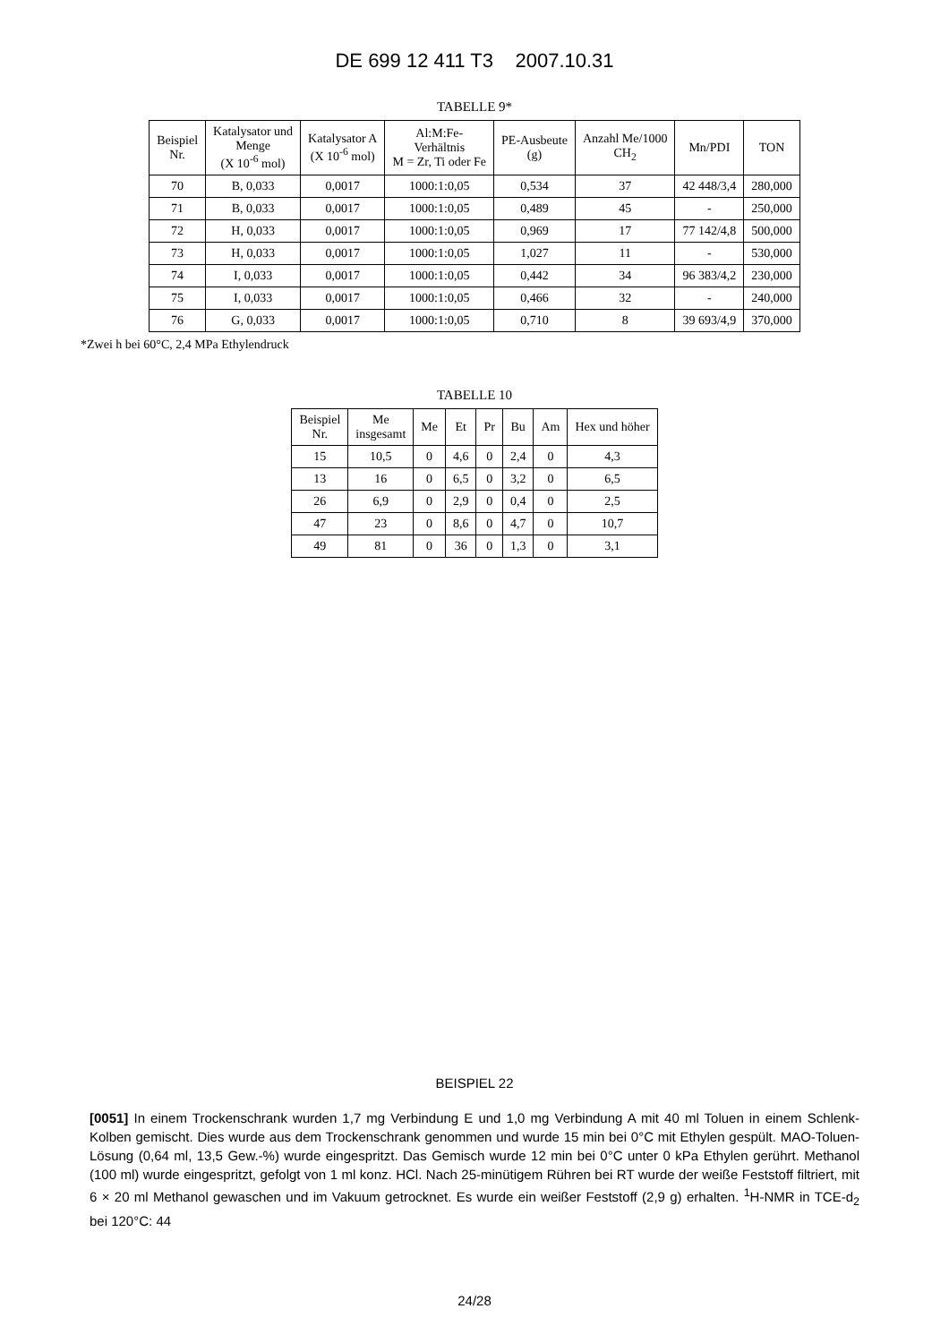DE 699 12 411 T3 2007.10.31
TABELLE 9*
| Beispiel Nr. | Katalysator und Menge (X 10<sup>-6</sup> mol) | Katalysator A (X 10<sup>-6</sup> mol) | Al:M:Fe- Verhältnis M = Zr, Ti oder Fe | PE-Ausbeute (g) | Anzahl Me/1000 CH<sub>2</sub> | Mn/PDI | TON |
| --- | --- | --- | --- | --- | --- | --- | --- |
| 70 | B, 0,033 | 0,0017 | 1000:1:0,05 | 0,534 | 37 | 42 448/3,4 | 280,000 |
| 71 | B, 0,033 | 0,0017 | 1000:1:0,05 | 0,489 | 45 | - | 250,000 |
| 72 | H, 0,033 | 0,0017 | 1000:1:0,05 | 0,969 | 17 | 77 142/4,8 | 500,000 |
| 73 | H, 0,033 | 0,0017 | 1000:1:0,05 | 1,027 | 11 | - | 530,000 |
| 74 | I, 0,033 | 0,0017 | 1000:1:0,05 | 0,442 | 34 | 96 383/4,2 | 230,000 |
| 75 | I, 0,033 | 0,0017 | 1000:1:0,05 | 0,466 | 32 | - | 240,000 |
| 76 | G, 0,033 | 0,0017 | 1000:1:0,05 | 0,710 | 8 | 39 693/4,9 | 370,000 |
*Zwei h bei 60°C, 2,4 MPa Ethylendruck
TABELLE 10
| Beispiel Nr. | Me insgesamt | Me | Et | Pr | Bu | Am | Hex und höher |
| --- | --- | --- | --- | --- | --- | --- | --- |
| 15 | 10,5 | 0 | 4,6 | 0 | 2,4 | 0 | 4,3 |
| 13 | 16 | 0 | 6,5 | 0 | 3,2 | 0 | 6,5 |
| 26 | 6,9 | 0 | 2,9 | 0 | 0,4 | 0 | 2,5 |
| 47 | 23 | 0 | 8,6 | 0 | 4,7 | 0 | 10,7 |
| 49 | 81 | 0 | 36 | 0 | 1,3 | 0 | 3,1 |
BEISPIEL 22
[0051] In einem Trockenschrank wurden 1,7 mg Verbindung E und 1,0 mg Verbindung A mit 40 ml Toluen in einem Schlenk-Kolben gemischt. Dies wurde aus dem Trockenschrank genommen und wurde 15 min bei 0°C mit Ethylen gespült. MAO-Toluen-Lösung (0,64 ml, 13,5 Gew.-%) wurde eingespritzt. Das Gemisch wurde 12 min bei 0°C unter 0 kPa Ethylen gerührt. Methanol (100 ml) wurde eingespritzt, gefolgt von 1 ml konz. HCl. Nach 25-minütigem Rühren bei RT wurde der weiße Feststoff filtriert, mit 6 × 20 ml Methanol gewaschen und im Vakuum getrocknet. Es wurde ein weißer Feststoff (2,9 g) erhalten. <sup>1</sup>H-NMR in TCE-d<sub>2</sub> bei 120°C: 44
24/28